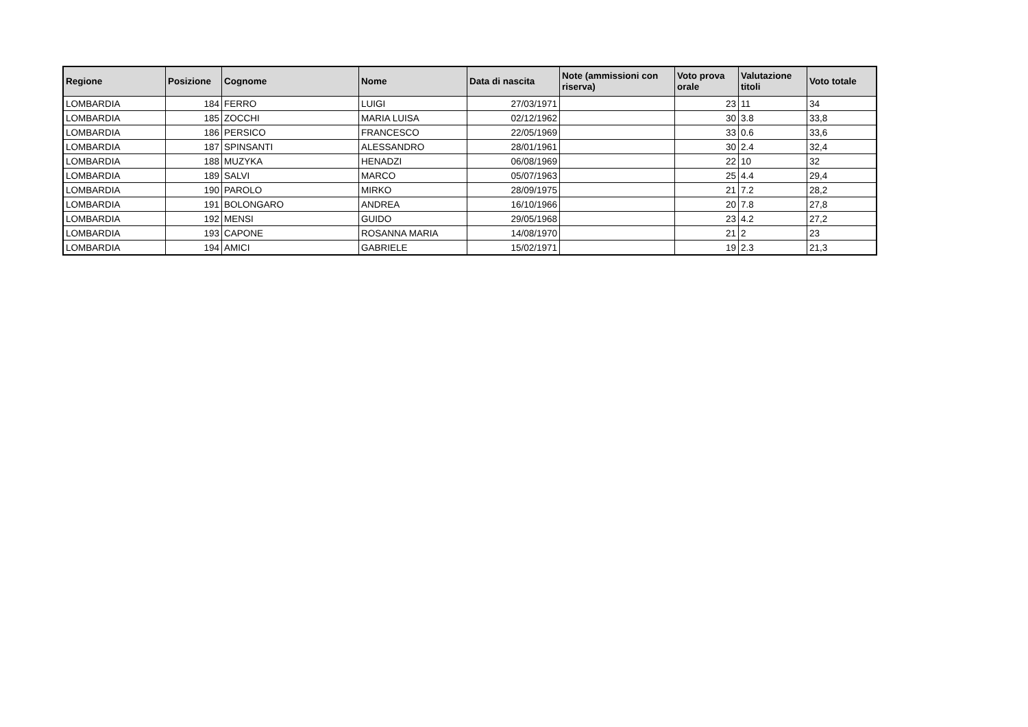| Regione | Posizione | Cognome | Nome | Data di nascita | Note (ammissioni con riserva) | Voto prova orale | Valutazione titoli | Voto totale |
| --- | --- | --- | --- | --- | --- | --- | --- | --- |
| LOMBARDIA | 184 | FERRO | LUIGI | 27/03/1971 | | 23 | 11 | 34 |
| LOMBARDIA | 185 | ZOCCHI | MARIA LUISA | 02/12/1962 | | 30 | 3.8 | 33,8 |
| LOMBARDIA | 186 | PERSICO | FRANCESCO | 22/05/1969 | | 33 | 0.6 | 33,6 |
| LOMBARDIA | 187 | SPINSANTI | ALESSANDRO | 28/01/1961 | | 30 | 2.4 | 32,4 |
| LOMBARDIA | 188 | MUZYKA | HENADZI | 06/08/1969 | | 22 | 10 | 32 |
| LOMBARDIA | 189 | SALVI | MARCO | 05/07/1963 | | 25 | 4.4 | 29,4 |
| LOMBARDIA | 190 | PAROLO | MIRKO | 28/09/1975 | | 21 | 7.2 | 28,2 |
| LOMBARDIA | 191 | BOLONGARO | ANDREA | 16/10/1966 | | 20 | 7.8 | 27,8 |
| LOMBARDIA | 192 | MENSI | GUIDO | 29/05/1968 | | 23 | 4.2 | 27,2 |
| LOMBARDIA | 193 | CAPONE | ROSANNA MARIA | 14/08/1970 | | 21 | 2 | 23 |
| LOMBARDIA | 194 | AMICI | GABRIELE | 15/02/1971 | | 19 | 2.3 | 21,3 |